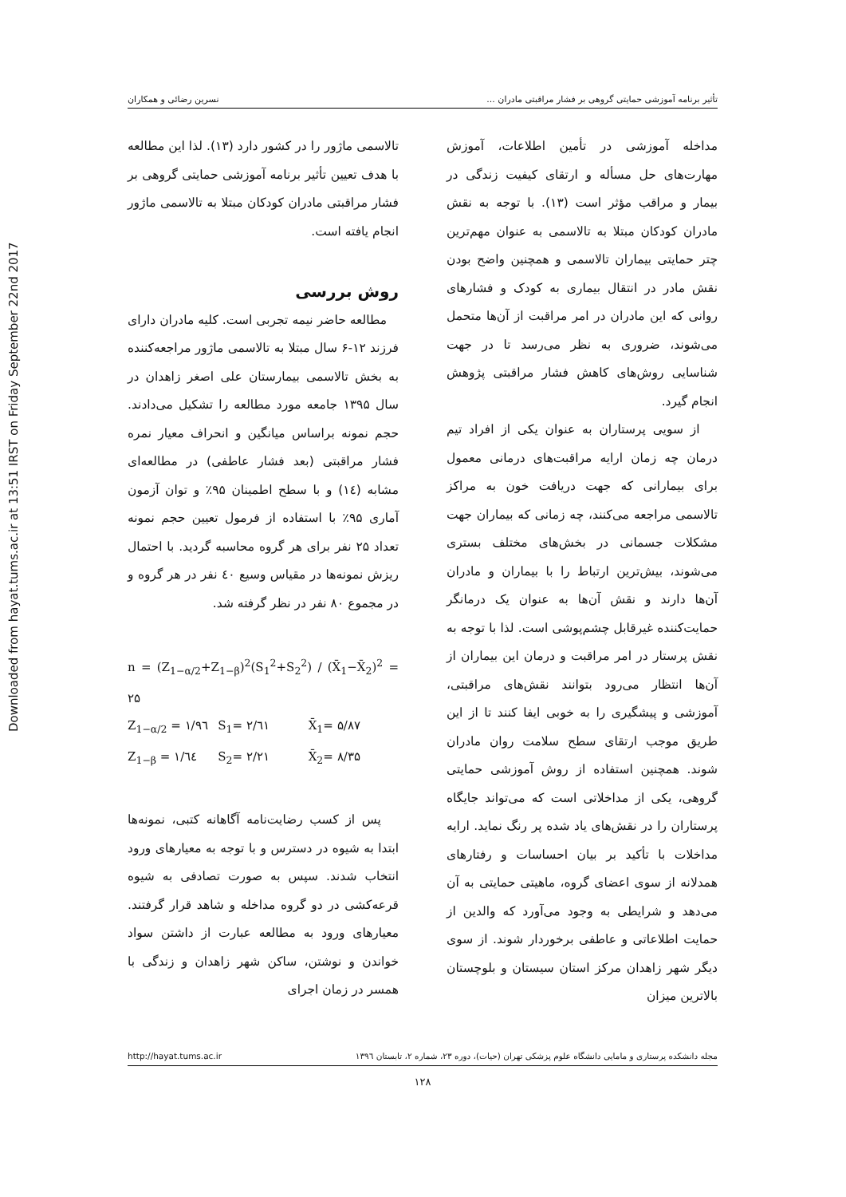Downloaded from hayat.tums.ac.ir at 13:51 IRST on Friday September 22nd 2017
تأثیر برنامه آموزشی حمایتی گروهی بر فشار مراقبتی مادران ... نسرین رضائی و همکاران
مداخله آموزشی در تأمین اطلاعات، آموزش مهارت‌های حل مسأله و ارتقای کیفیت زندگی در بیمار و مراقب مؤثر است (۱۳). با توجه به نقش مادران کودکان مبتلا به تالاسمی به عنوان مهم‌ترین چتر حمایتی بیماران تالاسمی و همچنین واضح بودن نقش مادر در انتقال بیماری به کودک و فشارهای روانی که این مادران در امر مراقبت از آن‌ها متحمل می‌شوند، ضروری به نظر می‌رسد تا در جهت شناسایی روش‌های کاهش فشار مراقبتی پژوهش انجام گیرد.
از سویی پرستاران به عنوان یکی از افراد تیم درمان چه زمان ارایه مراقبت‌های درمانی معمول برای بیمارانی که جهت دریافت خون به مراکز تالاسمی مراجعه می‌کنند، چه زمانی که بیماران جهت مشکلات جسمانی در بخش‌های مختلف بستری می‌شوند، بیش‌ترین ارتباط را با بیماران و مادران آن‌ها دارند و نقش آن‌ها به عنوان یک درمانگر حمایت‌کننده غیرقابل چشم‌پوشی است. لذا با توجه به نقش پرستار در امر مراقبت و درمان این بیماران از آن‌ها انتظار می‌رود بتوانند نقش‌های مراقبتی، آموزشی و پیشگیری را به خوبی ایفا کنند تا از این طریق موجب ارتقای سطح سلامت روان مادران شوند. همچنین استفاده از روش آموزشی حمایتی گروهی، یکی از مداخلاتی است که می‌تواند جایگاه پرستاران را در نقش‌های یاد شده پر رنگ نماید. ارایه مداخلات با تأکید بر بیان احساسات و رفتارهای همدلانه از سوی اعضای گروه، ماهیتی حمایتی به آن می‌دهد و شرایطی به وجود می‌آورد که والدین از حمایت اطلاعاتی و عاطفی برخوردار شوند. از سوی دیگر شهر زاهدان مرکز استان سیستان و بلوچستان بالاترین میزان
تالاسمی ماژور را در کشور دارد (۱۳). لذا این مطالعه با هدف تعیین تأثیر برنامه آموزشی حمایتی گروهی بر فشار مراقبتی مادران کودکان مبتلا به تالاسمی ماژور انجام یافته است.
روش بررسی
مطالعه حاضر نیمه تجربی است. کلیه مادران دارای فرزند ۱۲-۶ سال مبتلا به تالاسمی ماژور مراجعه‌کننده به بخش تالاسمی بیمارستان علی اصغر زاهدان در سال ۱۳۹۵ جامعه مورد مطالعه را تشکیل می‌دادند. حجم نمونه براساس میانگین و انحراف معیار نمره فشار مراقبتی (بعد فشار عاطفی) در مطالعه‌ای مشابه (۱٤) و با سطح اطمینان ۹۵٪ و توان آزمون آماری ۹۵٪ با استفاده از فرمول تعیین حجم نمونه تعداد ۲۵ نفر برای هر گروه محاسبه گردید. با احتمال ریزش نمونه‌ها در مقیاس وسیع ٤۰ نفر در هر گروه و در مجموع ۸۰ نفر در نظر گرفته شد.
n = (Z<sub>1−α/2</sub>+Z<sub>1−β</sub>)<sup>2</sup>(S<sub>1</sub><sup>2</sup>+S<sub>2</sub><sup>2</sup>) / (X̄<sub>1</sub>−X̄<sub>2</sub>)<sup>2</sup> = ۲۵
Z<sub>1−α/2</sub> = ۱/۹٦ S<sub>1</sub>= ۲/٦۱ X̄<sub>1</sub>= ۵/۸۷ Z<sub>1−β</sub> = ۱/٦٤ S<sub>2</sub>= ۲/۲۱ X̄<sub>2</sub>= ۸/۳۵
پس از کسب رضایت‌نامه آگاهانه کتبی، نمونه‌ها ابتدا به شیوه در دسترس و با توجه به معیارهای ورود انتخاب شدند. سپس به صورت تصادفی به شیوه قرعه‌کشی در دو گروه مداخله و شاهد قرار گرفتند. معیارهای ورود به مطالعه عبارت از داشتن سواد خواندن و نوشتن، ساکن شهر زاهدان و زندگی با همسر در زمان اجرای
مجله دانشکده پرستاری و مامایی دانشگاه علوم پزشکی تهران (حیات)، دوره ۲۳، شماره ۲، تابستان ۱۳۹٦ http://hayat.tums.ac.ir
۱۲۸